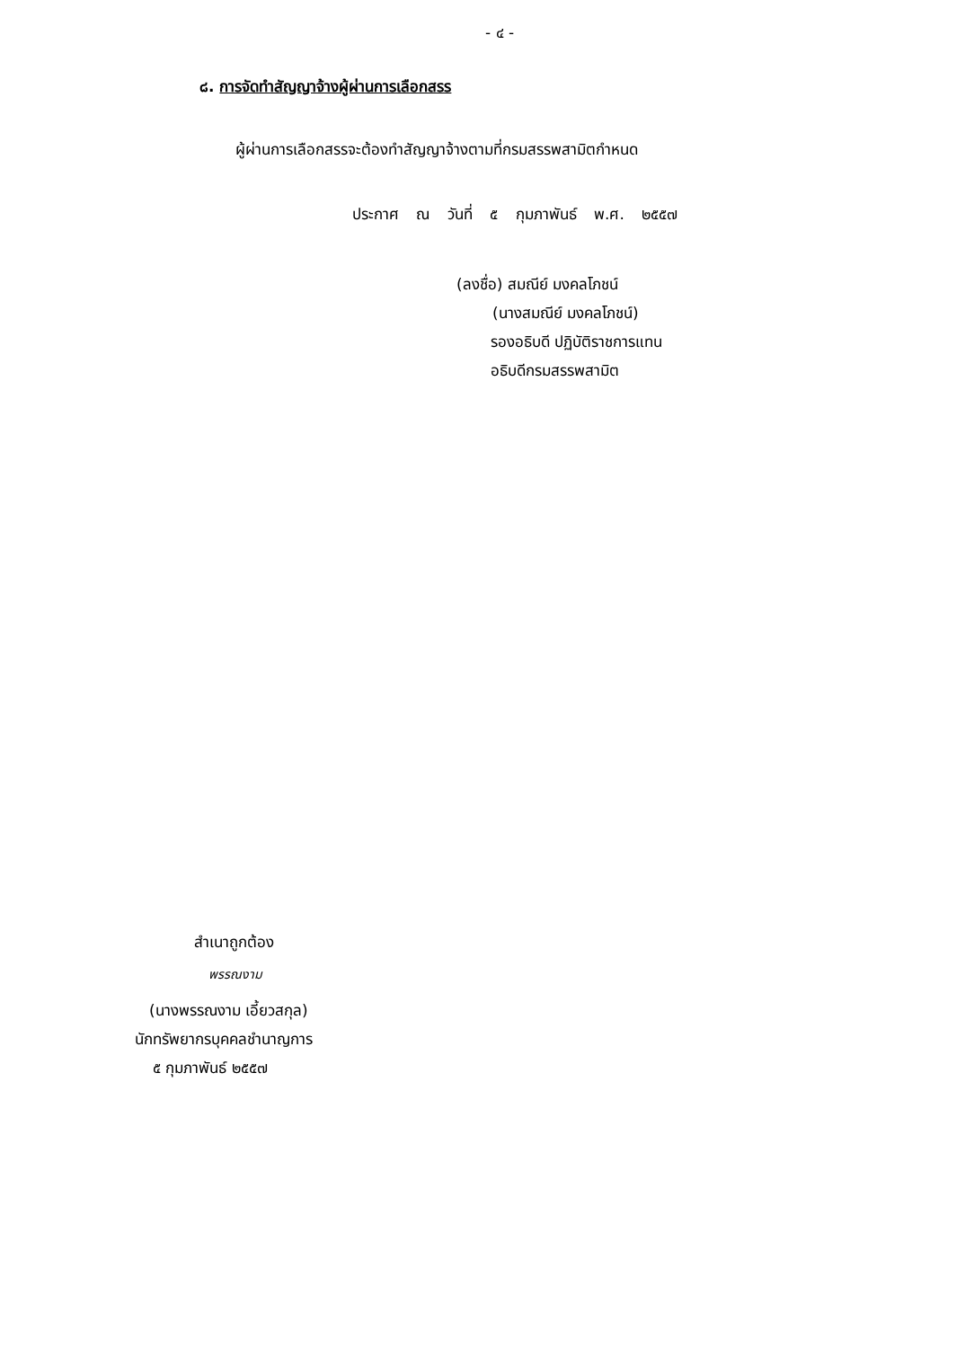- ๔ -
๘. การจัดทำสัญญาจ้างผู้ผ่านการเลือกสรร
ผู้ผ่านการเลือกสรรจะต้องทำสัญญาจ้างตามที่กรมสรรพสามิตกำหนด
ประกาศ ณ วันที่ ๕ กุมภาพันธ์ พ.ศ. ๒๕๕๗
(ลงชื่อ) สมณีย์ มงคลโภชน์
(นางสมณีย์ มงคลโภชน์)
รองอธิบดี ปฏิบัติราชการแทน
อธิบดีกรมสรรพสามิต
สำเนาถูกต้อง
พรรณงาม
(นางพรรณงาม เอี้ยวสกุล)
นักทรัพยากรบุคคลชำนาญการ
๕ กุมภาพันธ์ ๒๕๕๗